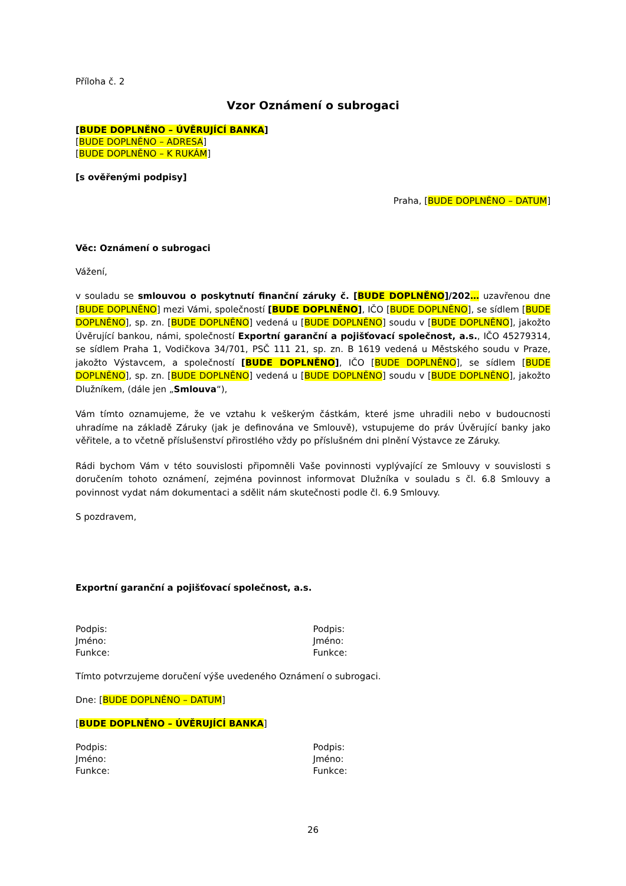Příloha č. 2
Vzor Oznámení o subrogaci
[BUDE DOPLNĚNO – ÚVĚRUJÍCÍ BANKA]
[BUDE DOPLNĚNO – ADRESA]
[BUDE DOPLNĚNO – K RUKÁM]
[s ověřenými podpisy]
Praha, [BUDE DOPLNĚNO – DATUM]
Věc: Oznámení o subrogaci
Vážení,
v souladu se smlouvou o poskytnutí finanční záruky č. [BUDE DOPLNĚNO]/202… uzavřenou dne [BUDE DOPLNĚNO] mezi Vámi, společností [BUDE DOPLNĚNO], IČO [BUDE DOPLNĚNO], se sídlem [BUDE DOPLNĚNO], sp. zn. [BUDE DOPLNĚNO] vedená u [BUDE DOPLNĚNO] soudu v [BUDE DOPLNĚNO], jakožto Úvěrující bankou, námi, společností Exportní garanční a pojišťovací společnost, a.s., IČO 45279314, se sídlem Praha 1, Vodičkova 34/701, PSČ 111 21, sp. zn. B 1619 vedená u Městského soudu v Praze, jakožto Výstavcem, a společností [BUDE DOPLNĚNO], IČO [BUDE DOPLNĚNO], se sídlem [BUDE DOPLNĚNO], sp. zn. [BUDE DOPLNĚNO] vedená u [BUDE DOPLNĚNO] soudu v [BUDE DOPLNĚNO], jakožto Dlužníkem, (dále jen „Smlouva“),
Vám tímto oznamujeme, že ve vztahu k veškerým částkám, které jsme uhradili nebo v budoucnosti uhradíme na základě Záruky (jak je definována ve Smlouvě), vstupujeme do práv Úvěrující banky jako věřitele, a to včetně příslušenství přirostlého vždy po příslušném dni plnění Výstavce ze Záruky.
Rádi bychom Vám v této souvislosti připomněli Vaše povinnosti vyplývající ze Smlouvy v souvislosti s doručením tohoto oznámení, zejména povinnost informovat Dlužníka v souladu s čl. 6.8 Smlouvy a povinnost vydat nám dokumentaci a sdělit nám skutečnosti podle čl. 6.9 Smlouvy.
S pozdravem,
Exportní garanční a pojišťovací společnost, a.s.
Podpis:
Jméno:
Funkce:
Podpis:
Jméno:
Funkce:
Tímto potvrzujeme doručení výše uvedeného Oznámení o subrogaci.
Dne: [BUDE DOPLNĚNO – DATUM]
[BUDE DOPLNĚNO – ÚVĚRUJÍCÍ BANKA]
Podpis:
Jméno:
Funkce:
Podpis:
Jméno:
Funkce:
26